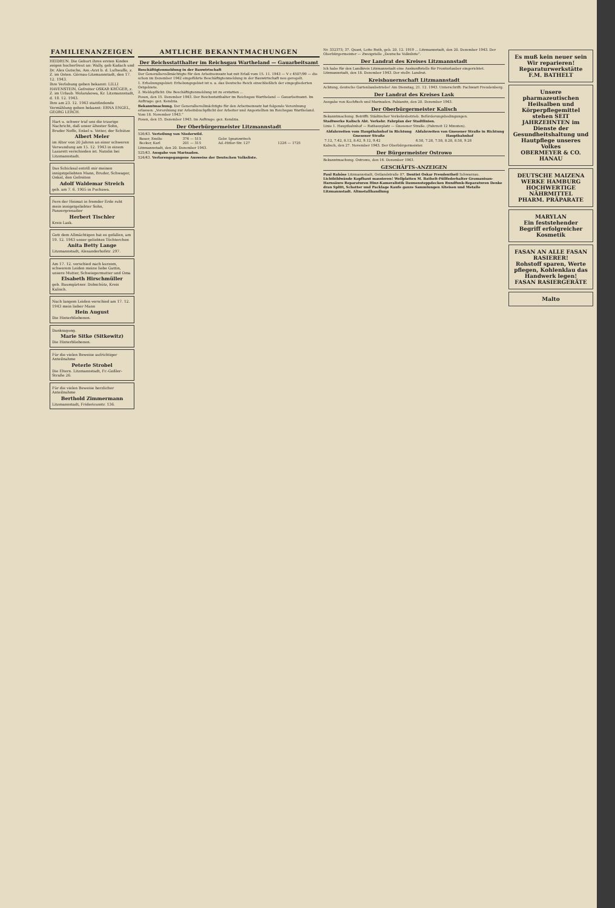FAMILIENANZEIGEN
HEIDRUN. Die Geburt ihres ersten Kindes zeigen hocherfreut an: Wally, geb Kadach und Dr. Alex Gutsche, Ass.-Arzt b. d. Luftwaffe, z. Z. im Osten. Görnau-Litzmannstadt, den 17. 12. 1943.
Ihre Verlobung geben bekannt: LILLI HAVENSTEIN, Gefreiter OSKAR KRÜGER, z. Z. im Urlaub. Wolarakowa, Kr. Litzmannstadt, d. 18. 12. 1943.
Ihre am 23. 12. 1943 stattfindende Vermählung geben bekannt: ERNA ENGEL, GEORG LERCH.
Hart u. schwer traf uns die traurige Nachricht, daß unser ältester Sohn, Bruder Neffe, Enkel u. Vetter, der Schütze
Albert Meler
im Alter von 20 Jahren an einer schweren Verwundung am 15. 12. 1943 in einem Lazarett verschieden ist. Natolin bei Litzmannstadt.
Das Schicksal entriß mir meinen innigstgeliebten Mann, Bruder, Schwager, Onkel, den Gefreiten
Adolf Waldemar Streich
geb. am 7. 6. 1905 in Puchawa.
Fern der Heimat in fremder Erde ruht mein innigstgeliebter Sohn, Panzergrenadier
Herbert Tischler
Kreis Lask.
Gott dem Allmächtigen hat es gefallen, am 19. 12. 1943 unser geliebtes Töchterchen
Anita Betty Lange
Litzmannstadt, Alexanderhofstr. 297.
Am 17. 12. verschied nach kurzem, schwerem Leiden meine liebe Gattin, unsere Mutter, Schwiegermutter und Oma
Elsabeth Hirschmüller
geb. Baumgärtner. Dobschütz, Kreis Kalisch.
Nach langem Leiden verschied am 17. 12. 1943 mein lieber Mann
Hein August
Die Hinterbliebenen.
Danksagung.
Marie Sitke (Sitkewitz)
Die Hinterbliebenen.
Für die vielen Beweise aufrichtiger Anteilnahme
Peterle Strobel
Die Eltern. Litzmannstadt, Fr.-Goßler-Straße 26.
Für die vielen Beweise herzlicher Anteilnahme
Berthold Zimmermann
Litzmannstadt, Fridericusstr. 136.
AMTLICHE BEKANNTMACHUNGEN
Der Reichsstatthalter im Reichsgau Wartheland — Gauarbeitsamt
Beschäftigtenmeldung in der Bauwirtschaft
Der Generalbevollmächtigte für den Arbeitseinsatz hat mit Erlaß vom 15. 11. 1943 — V c 4507/99 — die schon im Dezember 1942 eingeführte Beschäftigtenmeldung in der Bauwirtschaft neu geregelt.
1. Erhebungsgebiet: Erhebungsgebiet ist u. a. das Deutsche Reich einschließlich der eingegliederten Ostgebiete.
2. Meldepflicht: Die Beschäftigtenmeldung ist zu erstatten ...
Posen, den 15. Dezember 1943. Der Reichsstatthalter im Reichsgau Wartheland — Gauarbeitsamt. Im Auftrage: gez. Kendzia.
Bekanntmachung. Der Generalbevollmächtigte für den Arbeitseinsatz hat folgende Verordnung erlassen: „Verordnung zur Arbeitsbuchpflicht der Arbeiter und Angestellten im Reichsgau Wartheland. Vom 18. November 1943.“
Posen, den 15. Dezember 1943. Im Auftrage: gez. Kendzia.
Der Oberbürgermeister Litzmannstadt
526/43. Verteilung von Niederwild.
| Bauer, Emilie | 376 — 515 | Gebr. Ignatowitsch | |
| Becker, Karl | 201 — 315 | Ad.-Hitler-Str. 127 | 1226 — 1725 |
Litzmannstadt, den 20. Dezember 1943.
525/43. Ausgabe von Marinaden.
524/43. Verlorengegangene Ausweise der Deutschen Volksliste.
Nr. 332373; 37. Quast, Lotte Ruth, geb. 20. 12. 1919 ... Litzmannstadt, den 20. Dezember 1943. Der Oberbürgermeister — Zweigstelle „Deutsche Volksliste“.
Der Landrat des Kreises Litzmannstadt
Ich habe für den Landkreis Litzmannstadt eine Auskunftstelle für Fronturlauber eingerichtet. Litzmannstadt, den 18. Dezember 1943. Der stellv. Landrat.
Kreisbauernschaft Litzmannstadt
Achtung, deutsche Gartenbaubetriebe! Am Dienstag, 21. 12. 1943. Unterschrift: Fachwart Freudenberg.
Der Landrat des Kreises Lask
Ausgabe von Kochfisch und Marinaden. Pabianitz, den 20. Dezember 1943.
Der Oberbürgermeister Kalisch
Bekanntmachung. Betrifft: Städtischer Verkehrsbetrieb. Beförderungsbedingungen.
Stadtwerke Kalisch Abt. Verkehr. Fahrplan der Stadtlinien.
Linie 1. Hauptbahnhof — Rathausplatz — Gnesener Straße. (Fahrzeit 12 Minuten).
| Abfahrzeiten vom Hauptbahnhof in Richtung Gnesener Straße | Abfahrzeiten von Gnesener Straße in Richtung Hauptbahnhof |
| --- | --- |
| 7.12, 7.42, 8.12, 8.42, 9.12, 9.42 | 6.58, 7.28, 7.58, 8.28, 8.58, 9.28 |
Kalisch, den 27. November 1943. Der Oberbürgermeister.
Der Bürgermeister Ostrowo
Bekanntmachung. Ostrowo, den 16. Dezember 1943.
GESCHÄFTS-ANZEIGEN
Paul Rabôse Litzmannstadt, Ostlandstraße 87. Dentist Oskar Freudentheil Schwarzau. Lichtbildwände Kopfhaut massieren! Wellplatten M. Bathelt-Füllfederhalter Gromanisan-Harnsäure Reparaturen Hinz-Kameralistik Daunensteppdecken Rundfunk-Reparaturen Denke dran Splitt, Schotter und Packlage Kaufe ganze Sammlungen Alteisen und Metalle Litzmannstadt. Altmetallhandlung
Es muß kein neuer sein
Wir reparieren!
Reparaturwerkstätte F.M. BATHELT
Unsere pharmazeutischen Heilsalben und Körperpflegemittel stehen SEIT JAHRZEHNTEN im Dienste der Gesundheitshaltung und Hautpflege unseres Volkes
OBERMEYER & CO. HANAU
DEUTSCHE MAIZENA WERKE HAMBURG
HOCHWERTIGE NÄHRMITTEL
PHARM. PRÄPARATE
MARYLAN
Ein feststehender Begriff erfolgreicher Kosmetik
FASAN AN ALLE FASAN RASIERER!
Rohstoff sparen, Werte pflegen, Kohlenklau das Handwerk legen!
FASAN RASIERGERÄTE
Malto